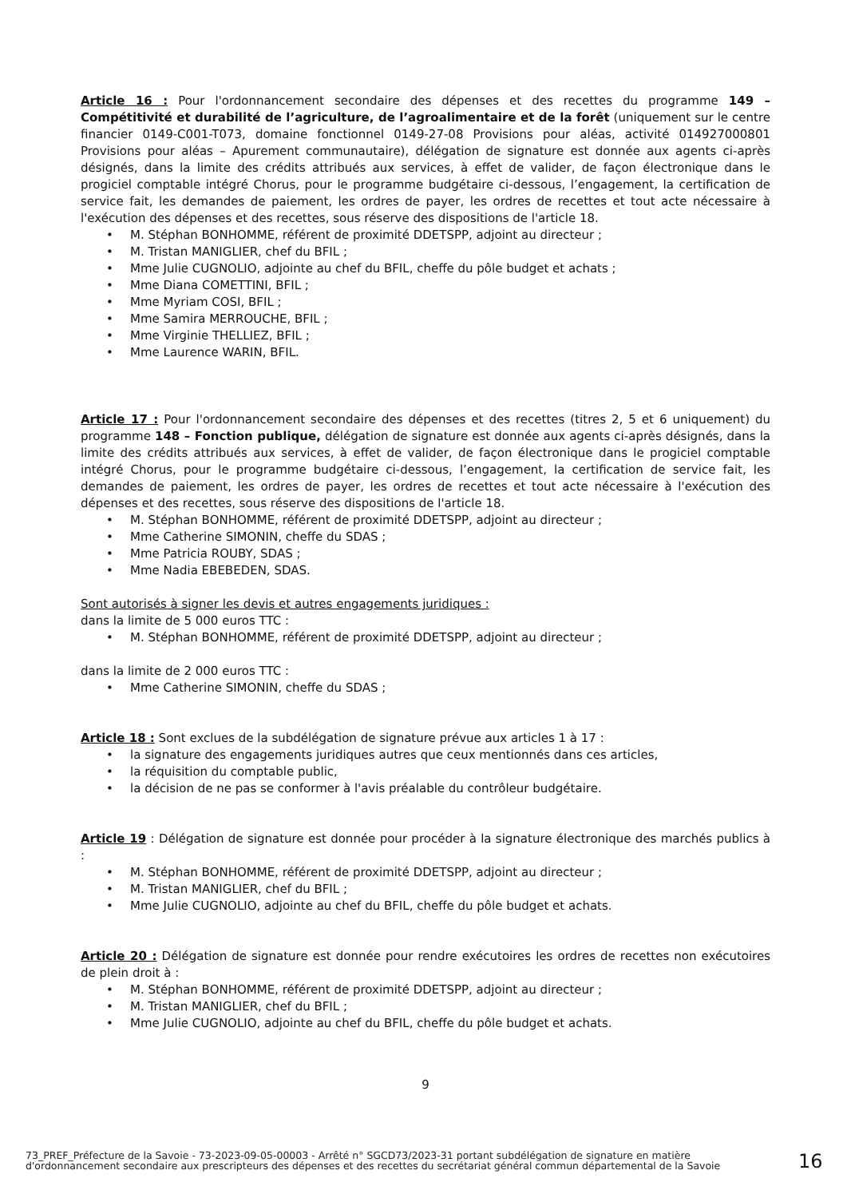Article 16 : Pour l'ordonnancement secondaire des dépenses et des recettes du programme 149 – Compétitivité et durabilité de l’agriculture, de l’agroalimentaire et de la forêt (uniquement sur le centre financier 0149-C001-T073, domaine fonctionnel 0149-27-08 Provisions pour aléas, activité 014927000801 Provisions pour aléas – Apurement communautaire), délégation de signature est donnée aux agents ci-après désignés, dans la limite des crédits attribués aux services, à effet de valider, de façon électronique dans le progiciel comptable intégré Chorus, pour le programme budgétaire ci-dessous, l’engagement, la certification de service fait, les demandes de paiement, les ordres de payer, les ordres de recettes et tout acte nécessaire à l'exécution des dépenses et des recettes, sous réserve des dispositions de l'article 18.
M. Stéphan BONHOMME, référent de proximité DDETSPP, adjoint au directeur ;
M. Tristan MANIGLIER, chef du BFIL ;
Mme Julie CUGNOLIO, adjointe au chef du BFIL, cheffe du pôle budget et achats ;
Mme Diana COMETTINI, BFIL ;
Mme Myriam COSI, BFIL ;
Mme Samira MERROUCHE, BFIL ;
Mme Virginie THELLIEZ, BFIL ;
Mme Laurence WARIN, BFIL.
Article 17 : Pour l'ordonnancement secondaire des dépenses et des recettes (titres 2, 5 et 6 uniquement) du programme 148 – Fonction publique, délégation de signature est donnée aux agents ci-après désignés, dans la limite des crédits attribués aux services, à effet de valider, de façon électronique dans le progiciel comptable intégré Chorus, pour le programme budgétaire ci-dessous, l’engagement, la certification de service fait, les demandes de paiement, les ordres de payer, les ordres de recettes et tout acte nécessaire à l'exécution des dépenses et des recettes, sous réserve des dispositions de l'article 18.
M. Stéphan BONHOMME, référent de proximité DDETSPP, adjoint au directeur ;
Mme Catherine SIMONIN, cheffe du SDAS ;
Mme Patricia ROUBY, SDAS ;
Mme Nadia EBEBEDEN, SDAS.
Sont autorisés à signer les devis et autres engagements juridiques :
dans la limite de 5 000 euros TTC :
M. Stéphan BONHOMME, référent de proximité DDETSPP, adjoint au directeur ;
dans la limite de 2 000 euros TTC :
Mme Catherine SIMONIN, cheffe du SDAS ;
Article 18 : Sont exclues de la subdélégation de signature prévue aux articles 1 à 17 :
la signature des engagements juridiques autres que ceux mentionnés dans ces articles,
la réquisition du comptable public,
la décision de ne pas se conformer à l'avis préalable du contrôleur budgétaire.
Article 19 : Délégation de signature est donnée pour procéder à la signature électronique des marchés publics à :
M. Stéphan BONHOMME, référent de proximité DDETSPP, adjoint au directeur ;
M. Tristan MANIGLIER, chef du BFIL ;
Mme Julie CUGNOLIO, adjointe au chef du BFIL, cheffe du pôle budget et achats.
Article 20 : Délégation de signature est donnée pour rendre exécutoires les ordres de recettes non exécutoires de plein droit à :
M. Stéphan BONHOMME, référent de proximité DDETSPP, adjoint au directeur ;
M. Tristan MANIGLIER, chef du BFIL ;
Mme Julie CUGNOLIO, adjointe au chef du BFIL, cheffe du pôle budget et achats.
9
73_PREF_Préfecture de la Savoie - 73-2023-09-05-00003 - Arrêté n° SGCD73/2023-31 portant subdélégation de signature en matière d'ordonnancement secondaire aux prescripteurs des dépenses et des recettes du secrétariat général commun départemental de la Savoie
16